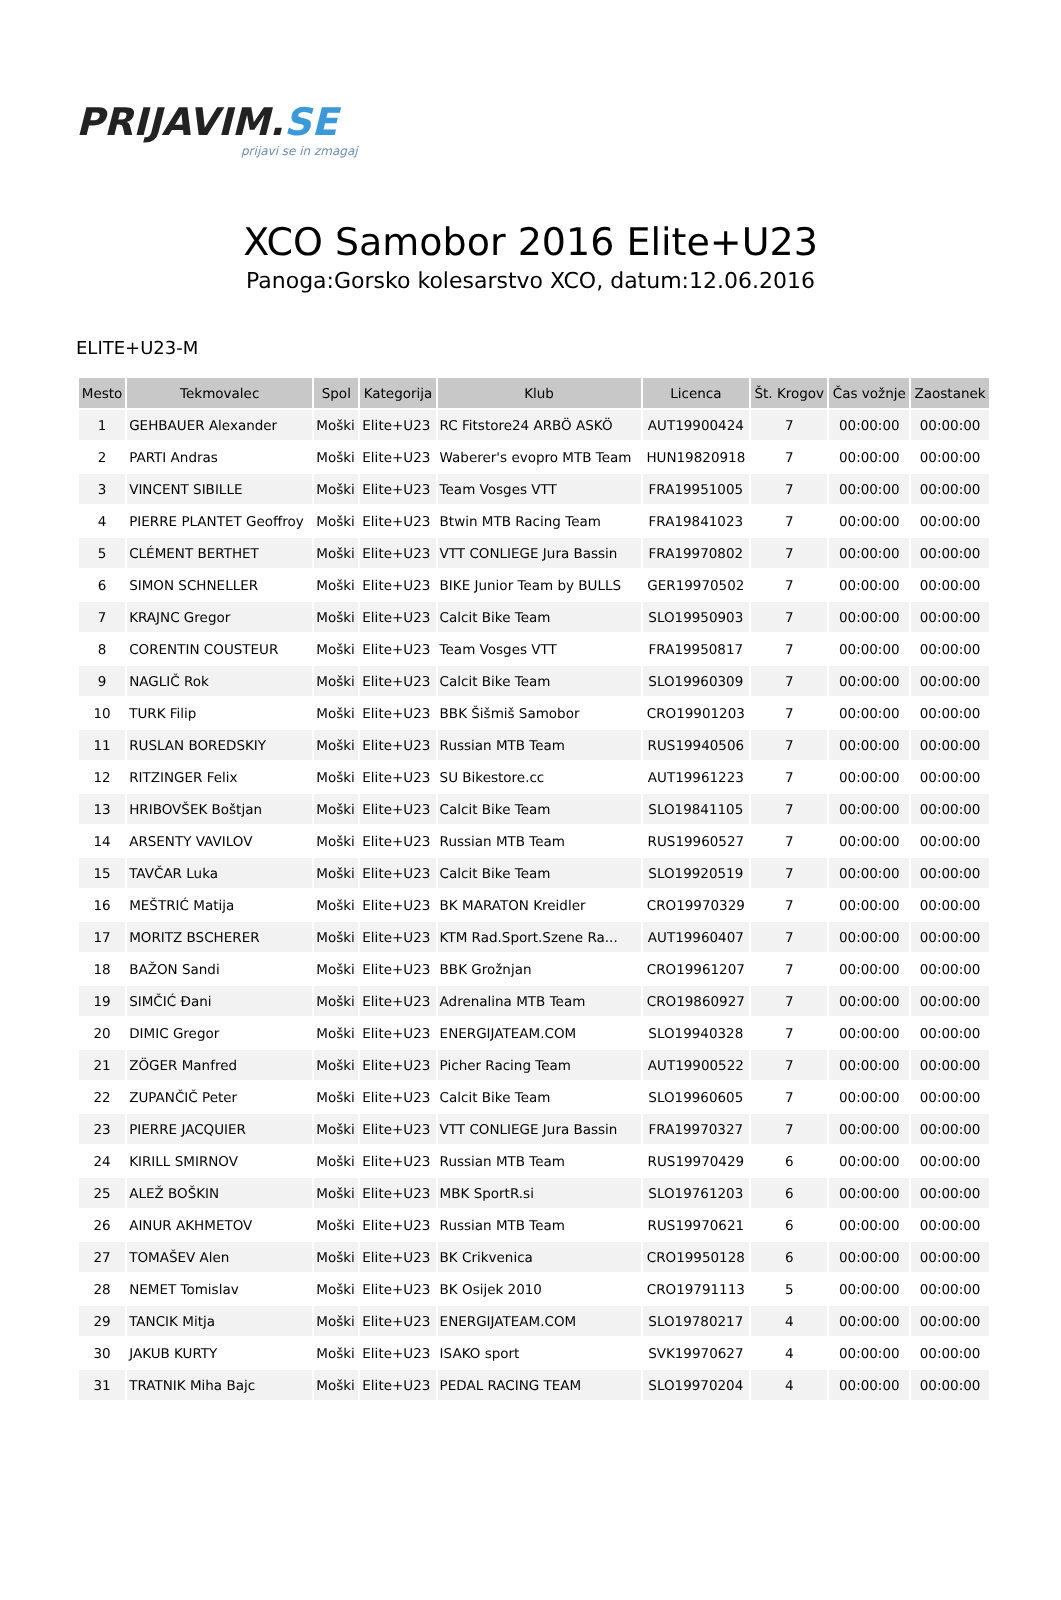PRIJAVIM.SE
prijavi se in zmagaj
XCO Samobor 2016 Elite+U23
Panoga:Gorsko kolesarstvo XCO, datum:12.06.2016
ELITE+U23-M
| Mesto | Tekmovalec | Spol | Kategorija | Klub | Licenca | Št. Krogov | Čas vožnje | Zaostanek |
| --- | --- | --- | --- | --- | --- | --- | --- | --- |
| 1 | GEHBAUER Alexander | Moški | Elite+U23 | RC Fitstore24 ARBÖ ASKÖ | AUT19900424 | 7 | 00:00:00 | 00:00:00 |
| 2 | PARTI Andras | Moški | Elite+U23 | Waberer's evopro MTB Team | HUN19820918 | 7 | 00:00:00 | 00:00:00 |
| 3 | VINCENT SIBILLE | Moški | Elite+U23 | Team Vosges VTT | FRA19951005 | 7 | 00:00:00 | 00:00:00 |
| 4 | PIERRE PLANTET Geoffroy | Moški | Elite+U23 | Btwin MTB Racing Team | FRA19841023 | 7 | 00:00:00 | 00:00:00 |
| 5 | CLÉMENT BERTHET | Moški | Elite+U23 | VTT CONLIEGE Jura Bassin | FRA19970802 | 7 | 00:00:00 | 00:00:00 |
| 6 | SIMON SCHNELLER | Moški | Elite+U23 | BIKE Junior Team by BULLS | GER19970502 | 7 | 00:00:00 | 00:00:00 |
| 7 | KRAJNC Gregor | Moški | Elite+U23 | Calcit Bike Team | SLO19950903 | 7 | 00:00:00 | 00:00:00 |
| 8 | CORENTIN COUSTEUR | Moški | Elite+U23 | Team Vosges VTT | FRA19950817 | 7 | 00:00:00 | 00:00:00 |
| 9 | NAGLIČ Rok | Moški | Elite+U23 | Calcit Bike Team | SLO19960309 | 7 | 00:00:00 | 00:00:00 |
| 10 | TURK Filip | Moški | Elite+U23 | BBK Šišmiš Samobor | CRO19901203 | 7 | 00:00:00 | 00:00:00 |
| 11 | RUSLAN BOREDSKIY | Moški | Elite+U23 | Russian MTB Team | RUS19940506 | 7 | 00:00:00 | 00:00:00 |
| 12 | RITZINGER Felix | Moški | Elite+U23 | SU Bikestore.cc | AUT19961223 | 7 | 00:00:00 | 00:00:00 |
| 13 | HRIBOVŠEK Boštjan | Moški | Elite+U23 | Calcit Bike Team | SLO19841105 | 7 | 00:00:00 | 00:00:00 |
| 14 | ARSENTY VAVILOV | Moški | Elite+U23 | Russian MTB Team | RUS19960527 | 7 | 00:00:00 | 00:00:00 |
| 15 | TAVČAR Luka | Moški | Elite+U23 | Calcit Bike Team | SLO19920519 | 7 | 00:00:00 | 00:00:00 |
| 16 | MEŠTRIĆ Matija | Moški | Elite+U23 | BK MARATON Kreidler | CRO19970329 | 7 | 00:00:00 | 00:00:00 |
| 17 | MORITZ BSCHERER | Moški | Elite+U23 | KTM Rad.Sport.Szene Ra... | AUT19960407 | 7 | 00:00:00 | 00:00:00 |
| 18 | BAŽON Sandi | Moški | Elite+U23 | BBK Grožnjan | CRO19961207 | 7 | 00:00:00 | 00:00:00 |
| 19 | SIMČIĆ Đani | Moški | Elite+U23 | Adrenalina MTB Team | CRO19860927 | 7 | 00:00:00 | 00:00:00 |
| 20 | DIMIC Gregor | Moški | Elite+U23 | ENERGIJATEAM.COM | SLO19940328 | 7 | 00:00:00 | 00:00:00 |
| 21 | ZÖGER Manfred | Moški | Elite+U23 | Picher Racing Team | AUT19900522 | 7 | 00:00:00 | 00:00:00 |
| 22 | ZUPANČIČ Peter | Moški | Elite+U23 | Calcit Bike Team | SLO19960605 | 7 | 00:00:00 | 00:00:00 |
| 23 | PIERRE JACQUIER | Moški | Elite+U23 | VTT CONLIEGE Jura Bassin | FRA19970327 | 7 | 00:00:00 | 00:00:00 |
| 24 | KIRILL SMIRNOV | Moški | Elite+U23 | Russian MTB Team | RUS19970429 | 6 | 00:00:00 | 00:00:00 |
| 25 | ALEŽ BOŠKIN | Moški | Elite+U23 | MBK SportR.si | SLO19761203 | 6 | 00:00:00 | 00:00:00 |
| 26 | AINUR AKHMETOV | Moški | Elite+U23 | Russian MTB Team | RUS19970621 | 6 | 00:00:00 | 00:00:00 |
| 27 | TOMAŠEV Alen | Moški | Elite+U23 | BK Crikvenica | CRO19950128 | 6 | 00:00:00 | 00:00:00 |
| 28 | NEMET Tomislav | Moški | Elite+U23 | BK Osijek 2010 | CRO19791113 | 5 | 00:00:00 | 00:00:00 |
| 29 | TANCIK Mitja | Moški | Elite+U23 | ENERGIJATEAM.COM | SLO19780217 | 4 | 00:00:00 | 00:00:00 |
| 30 | JAKUB KURTY | Moški | Elite+U23 | ISAKO sport | SVK19970627 | 4 | 00:00:00 | 00:00:00 |
| 31 | TRATNIK Miha Bajc | Moški | Elite+U23 | PEDAL RACING TEAM | SLO19970204 | 4 | 00:00:00 | 00:00:00 |